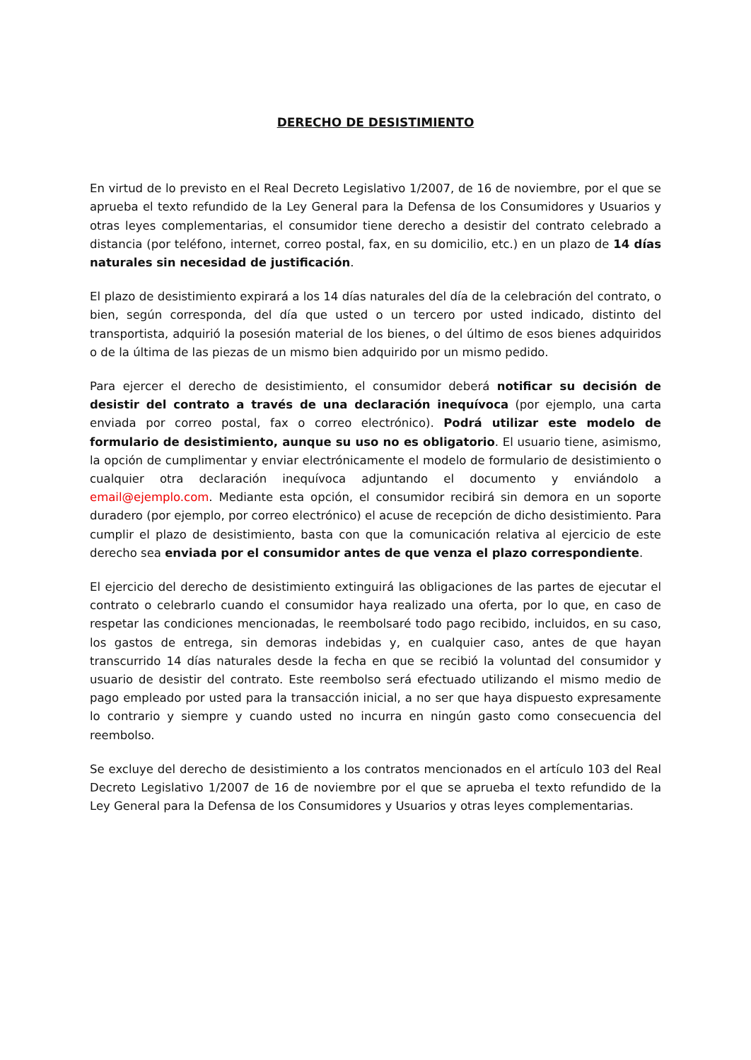DERECHO DE DESISTIMIENTO
En virtud de lo previsto en el Real Decreto Legislativo 1/2007, de 16 de noviembre, por el que se aprueba el texto refundido de la Ley General para la Defensa de los Consumidores y Usuarios y otras leyes complementarias, el consumidor tiene derecho a desistir del contrato celebrado a distancia (por teléfono, internet, correo postal, fax, en su domicilio, etc.) en un plazo de 14 días naturales sin necesidad de justificación.
El plazo de desistimiento expirará a los 14 días naturales del día de la celebración del contrato, o bien, según corresponda, del día que usted o un tercero por usted indicado, distinto del transportista, adquirió la posesión material de los bienes, o del último de esos bienes adquiridos o de la última de las piezas de un mismo bien adquirido por un mismo pedido.
Para ejercer el derecho de desistimiento, el consumidor deberá notificar su decisión de desistir del contrato a través de una declaración inequívoca (por ejemplo, una carta enviada por correo postal, fax o correo electrónico). Podrá utilizar este modelo de formulario de desistimiento, aunque su uso no es obligatorio. El usuario tiene, asimismo, la opción de cumplimentar y enviar electrónicamente el modelo de formulario de desistimiento o cualquier otra declaración inequívoca adjuntando el documento y enviándolo a email@ejemplo.com. Mediante esta opción, el consumidor recibirá sin demora en un soporte duradero (por ejemplo, por correo electrónico) el acuse de recepción de dicho desistimiento. Para cumplir el plazo de desistimiento, basta con que la comunicación relativa al ejercicio de este derecho sea enviada por el consumidor antes de que venza el plazo correspondiente.
El ejercicio del derecho de desistimiento extinguirá las obligaciones de las partes de ejecutar el contrato o celebrarlo cuando el consumidor haya realizado una oferta, por lo que, en caso de respetar las condiciones mencionadas, le reembolsaré todo pago recibido, incluidos, en su caso, los gastos de entrega, sin demoras indebidas y, en cualquier caso, antes de que hayan transcurrido 14 días naturales desde la fecha en que se recibió la voluntad del consumidor y usuario de desistir del contrato. Este reembolso será efectuado utilizando el mismo medio de pago empleado por usted para la transacción inicial, a no ser que haya dispuesto expresamente lo contrario y siempre y cuando usted no incurra en ningún gasto como consecuencia del reembolso.
Se excluye del derecho de desistimiento a los contratos mencionados en el artículo 103 del Real Decreto Legislativo 1/2007 de 16 de noviembre por el que se aprueba el texto refundido de la Ley General para la Defensa de los Consumidores y Usuarios y otras leyes complementarias.